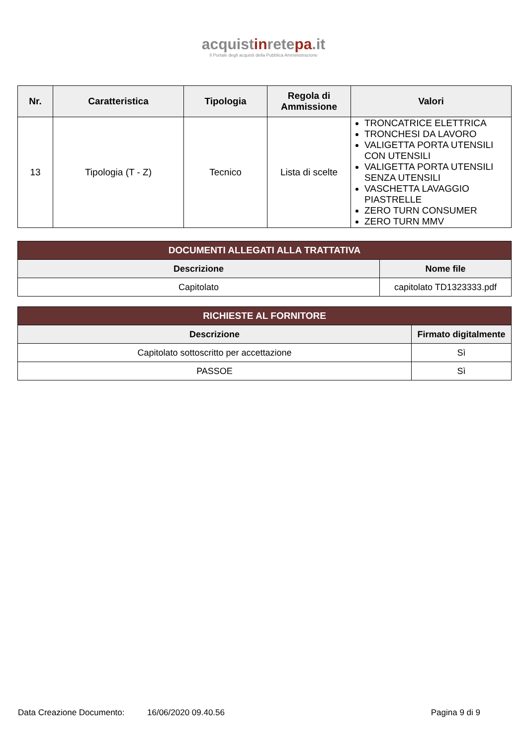acquistinretepa.it
Il Portale degli acquisti della Pubblica Amministrazione
| Nr. | Caratteristica | Tipologia | Regola di Ammissione | Valori |
| --- | --- | --- | --- | --- |
| 13 | Tipologia (T - Z) | Tecnico | Lista di scelte | TRONCATRICE ELETTRICA TRONCHESI DA LAVORO VALIGETTA PORTA UTENSILI CON UTENSILI VALIGETTA PORTA UTENSILI SENZA UTENSILI VASCHETTA LAVAGGIO PIASTRELLE ZERO TURN CONSUMER ZERO TURN MMV |
| DOCUMENTI ALLEGATI ALLA TRATTATIVA | |
| Descrizione | Nome file |
| Capitolato | capitolato TD1323333.pdf |
| RICHIESTE AL FORNITORE | |
| Descrizione | Firmato digitalmente |
| Capitolato sottoscritto per accettazione | Sì |
| PASSOE | Sì |
Data Creazione Documento: 16/06/2020 09.40.56 Pagina 9 di 9